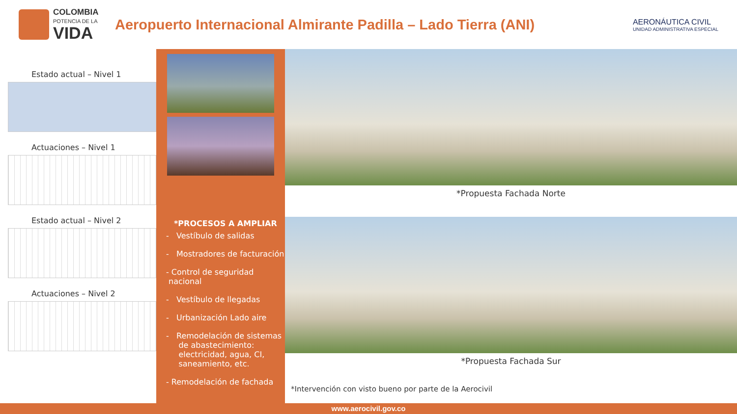COLOMBIA
POTENCIA DE LA
VIDA
Aeropuerto Internacional Almirante Padilla – Lado Tierra (ANI)
AERONÁUTICA CIVIL
UNIDAD ADMINISTRATIVA ESPECIAL
Estado actual – Nivel 1
Actuaciones – Nivel 1
Estado actual – Nivel 2
Actuaciones – Nivel 2
*PROCESOS A AMPLIAR
- Vestíbulo de salidas
- Mostradores de facturación
- Control de seguridad
nacional
- Vestíbulo de llegadas
- Urbanización Lado aire
- Remodelación de sistemas
de abastecimiento:
electricidad, agua, CI,
saneamiento, etc.
- Remodelación de fachada
*Propuesta Fachada Norte
*Propuesta Fachada Sur
*Intervención con visto bueno por parte de la Aerocivil
www.aerocivil.gov.co